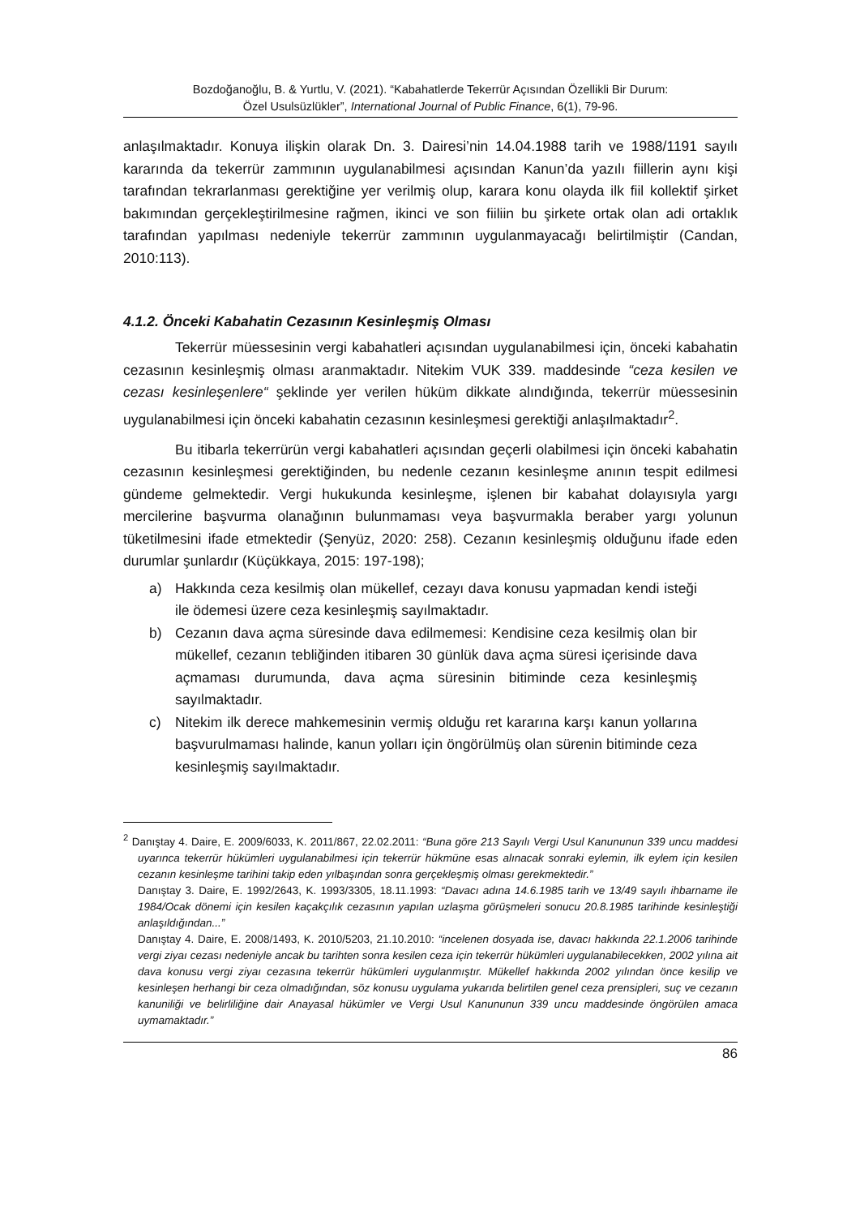Bozdoğanoğlu, B. & Yurtlu, V. (2021). “Kabahatlerde Tekerrür Açısından Özellikli Bir Durum:
Özel Usulsüzlükler”, International Journal of Public Finance, 6(1), 79-96.
anlaşılmaktadır. Konuya ilişkin olarak Dn. 3. Dairesi’nin 14.04.1988 tarih ve 1988/1191 sayılı kararında da tekerrür zammının uygulanabilmesi açısından Kanun’da yazılı fiillerin aynı kişi tarafından tekrarlanması gerektiğine yer verilmiş olup, karara konu olayda ilk fiil kollektif şirket bakımından gerçekleştirilmesine rağmen, ikinci ve son fiiliin bu şirkete ortak olan adi ortaklık tarafından yapılması nedeniyle tekerrür zammının uygulanmayacağı belirtilmiştir (Candan, 2010:113).
4.1.2. Önceki Kabahatin Cezasının Kesinleşmiş Olması
Tekerrür müessesinin vergi kabahatleri açısından uygulanabilmesi için, önceki kabahatin cezasının kesinleşmiş olması aranmaktadır. Nitekim VUK 339. maddesinde “ceza kesilen ve cezası kesinleşenlere“ şeklinde yer verilen hüküm dikkate alındığında, tekerrür müessesinin uygulanabilmesi için önceki kabahatin cezasının kesinleşmesi gerektiği anlaşılmaktadır<sup>2</sup>.
Bu itibarla tekerrürün vergi kabahatleri açısından geçerli olabilmesi için önceki kabahatin cezasının kesinleşmesi gerektiğinden, bu nedenle cezanın kesinleşme anının tespit edilmesi gündeme gelmektedir. Vergi hukukunda kesinleşme, işlenen bir kabahat dolayısıyla yargı mercilerine başvurma olanağının bulunmaması veya başvurmakla beraber yargı yolunun tüketilmesini ifade etmektedir (Şenyüz, 2020: 258). Cezanın kesinleşmiş olduğunu ifade eden durumlar şunlardır (Küçükkaya, 2015: 197-198);
a) Hakkında ceza kesilmiş olan mükellef, cezayı dava konusu yapmadan kendi isteği ile ödemesi üzere ceza kesinleşmiş sayılmaktadır.
b) Cezanın dava açma süresinde dava edilmemesi: Kendisine ceza kesilmiş olan bir mükellef, cezanın tebliğinden itibaren 30 günlük dava açma süresi içerisinde dava açmaması durumunda, dava açma süresinin bitiminde ceza kesinleşmiş sayılmaktadır.
c) Nitekim ilk derece mahkemesinin vermiş olduğu ret kararına karşı kanun yollarına başvurulmaması halinde, kanun yolları için öngörülmüş olan sürenin bitiminde ceza kesinleşmiş sayılmaktadır.
<sup>2</sup> Danıştay 4. Daire, E. 2009/6033, K. 2011/867, 22.02.2011: “Buna göre 213 Sayılı Vergi Usul Kanununun 339 uncu maddesi uyarınca tekerrür hükümleri uygulanabilmesi için tekerrür hükmüne esas alınacak sonraki eylemin, ilk eylem için kesilen cezanın kesinleşme tarihini takip eden yılbaşından sonra gerçekleşmiş olması gerekmektedir.”
Danıştay 3. Daire, E. 1992/2643, K. 1993/3305, 18.11.1993: “Davacı adına 14.6.1985 tarih ve 13/49 sayılı ihbarname ile 1984/Ocak dönemi için kesilen kaçakçılık cezasının yapılan uzlaşma görüşmeleri sonucu 20.8.1985 tarihinde kesinleştiği anlaşıldığından...”
Danıştay 4. Daire, E. 2008/1493, K. 2010/5203, 21.10.2010: “incelenen dosyada ise, davacı hakkında 22.1.2006 tarihinde vergi ziyaı cezası nedeniyle ancak bu tarihten sonra kesilen ceza için tekerrür hükümleri uygulanabilecekken, 2002 yılına ait dava konusu vergi ziyaı cezasına tekerrür hükümleri uygulanmıştır. Mükellef hakkında 2002 yılından önce kesilip ve kesinleşen herhangi bir ceza olmadığından, söz konusu uygulama yukarıda belirtilen genel ceza prensipleri, suç ve cezanın kanuniliği ve belirliliğine dair Anayasal hükümler ve Vergi Usul Kanununun 339 uncu maddesinde öngörülen amaca uymamaktadır.”
86